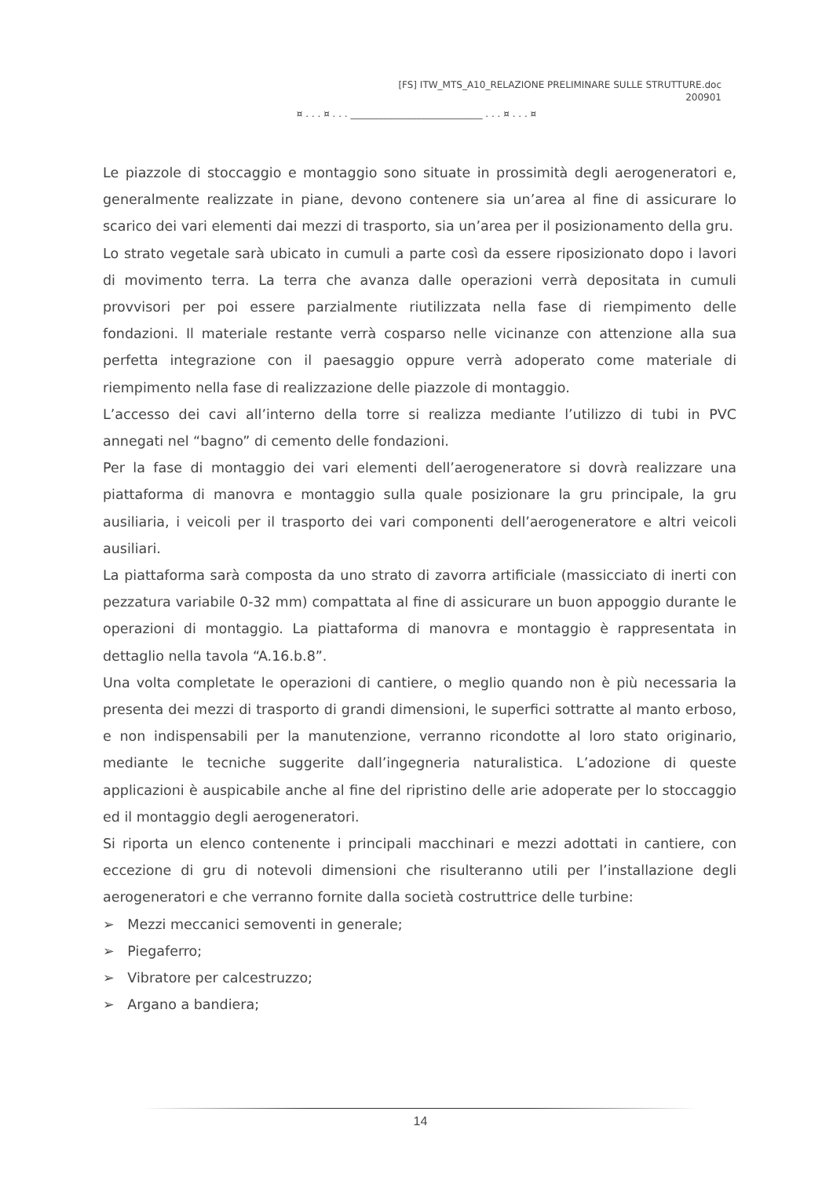[FS] ITW_MTS_A10_RELAZIONE PRELIMINARE SULLE STRUTTURE.doc
200901
¤ . . . ¤ . . . ____________________________ . . . ¤ . . . ¤
Le piazzole di stoccaggio e montaggio sono situate in prossimità degli aerogeneratori e, generalmente realizzate in piane, devono contenere sia un’area al fine di assicurare lo scarico dei vari elementi dai mezzi di trasporto, sia un’area per il posizionamento della gru.
Lo strato vegetale sarà ubicato in cumuli a parte così da essere riposizionato dopo i lavori di movimento terra. La terra che avanza dalle operazioni verrà depositata in cumuli provvisori per poi essere parzialmente riutilizzata nella fase di riempimento delle fondazioni. Il materiale restante verrà cosparso nelle vicinanze con attenzione alla sua perfetta integrazione con il paesaggio oppure verrà adoperato come materiale di riempimento nella fase di realizzazione delle piazzole di montaggio.
L’accesso dei cavi all’interno della torre si realizza mediante l’utilizzo di tubi in PVC annegati nel “bagno” di cemento delle fondazioni.
Per la fase di montaggio dei vari elementi dell’aerogeneratore si dovrà realizzare una piattaforma di manovra e montaggio sulla quale posizionare la gru principale, la gru ausiliaria, i veicoli per il trasporto dei vari componenti dell’aerogeneratore e altri veicoli ausiliari.
La piattaforma sarà composta da uno strato di zavorra artificiale (massicciato di inerti con pezzatura variabile 0-32 mm) compattata al fine di assicurare un buon appoggio durante le operazioni di montaggio. La piattaforma di manovra e montaggio è rappresentata in dettaglio nella tavola “A.16.b.8”.
Una volta completate le operazioni di cantiere, o meglio quando non è più necessaria la presenta dei mezzi di trasporto di grandi dimensioni, le superfici sottratte al manto erboso, e non indispensabili per la manutenzione, verranno ricondotte al loro stato originario, mediante le tecniche suggerite dall’ingegneria naturalistica. L’adozione di queste applicazioni è auspicabile anche al fine del ripristino delle arie adoperate per lo stoccaggio ed il montaggio degli aerogeneratori.
Si riporta un elenco contenente i principali macchinari e mezzi adottati in cantiere, con eccezione di gru di notevoli dimensioni che risulteranno utili per l’installazione degli aerogeneratori e che verranno fornite dalla società costruttrice delle turbine:
➢ Mezzi meccanici semoventi in generale;
➢ Piegaferro;
➢ Vibratore per calcestruzzo;
➢ Argano a bandiera;
14